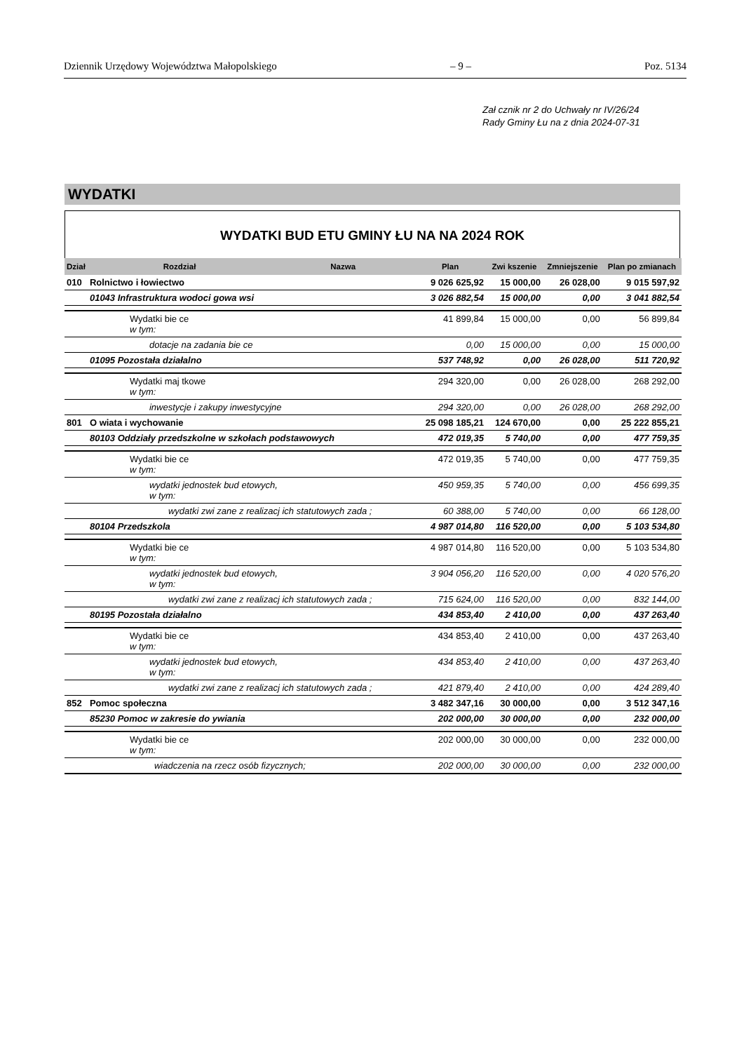Dziennik Urzędowy Województwa Małopolskiego – 9 – Poz. 5134
Zał cznik nr 2 do Uchwały nr IV/26/24
Rady Gminy Łu na z dnia 2024-07-31
WYDATKI
WYDATKI BUD ETU GMINY ŁU NA NA 2024 ROK
| Dział | Rozdział | Nazwa | Plan | Zwi kszenie | Zmniejszenie | Plan po zmianach |
| --- | --- | --- | --- | --- | --- | --- |
| 010 | Rolnictwo i łowiectwo | | 9 026 625,92 | 15 000,00 | 26 028,00 | 9 015 597,92 |
| | 01043 Infrastruktura wodoci gowa wsi | | 3 026 882,54 | 15 000,00 | 0,00 | 3 041 882,54 |
| | Wydatki bie ce w tym: | | 41 899,84 | 15 000,00 | 0,00 | 56 899,84 |
| | dotacje na zadania bie ce | | 0,00 | 15 000,00 | 0,00 | 15 000,00 |
| | 01095 Pozostała działalno | | 537 748,92 | 0,00 | 26 028,00 | 511 720,92 |
| | Wydatki maj tkowe w tym: | | 294 320,00 | 0,00 | 26 028,00 | 268 292,00 |
| | inwestycje i zakupy inwestycyjne | | 294 320,00 | 0,00 | 26 028,00 | 268 292,00 |
| 801 | O wiata i wychowanie | | 25 098 185,21 | 124 670,00 | 0,00 | 25 222 855,21 |
| | 80103 Oddziały przedszkolne w szkołach podstawowych | | 472 019,35 | 5 740,00 | 0,00 | 477 759,35 |
| | Wydatki bie ce w tym: | | 472 019,35 | 5 740,00 | 0,00 | 477 759,35 |
| | wydatki jednostek bud etowych, w tym: | | 450 959,35 | 5 740,00 | 0,00 | 456 699,35 |
| | wydatki zwi zane z realizacj ich statutowych zada ; | | 60 388,00 | 5 740,00 | 0,00 | 66 128,00 |
| | 80104 Przedszkola | | 4 987 014,80 | 116 520,00 | 0,00 | 5 103 534,80 |
| | Wydatki bie ce w tym: | | 4 987 014,80 | 116 520,00 | 0,00 | 5 103 534,80 |
| | wydatki jednostek bud etowych, w tym: | | 3 904 056,20 | 116 520,00 | 0,00 | 4 020 576,20 |
| | wydatki zwi zane z realizacj ich statutowych zada ; | | 715 624,00 | 116 520,00 | 0,00 | 832 144,00 |
| | 80195 Pozostała działalno | | 434 853,40 | 2 410,00 | 0,00 | 437 263,40 |
| | Wydatki bie ce w tym: | | 434 853,40 | 2 410,00 | 0,00 | 437 263,40 |
| | wydatki jednostek bud etowych, w tym: | | 434 853,40 | 2 410,00 | 0,00 | 437 263,40 |
| | wydatki zwi zane z realizacj ich statutowych zada ; | | 421 879,40 | 2 410,00 | 0,00 | 424 289,40 |
| 852 | Pomoc społeczna | | 3 482 347,16 | 30 000,00 | 0,00 | 3 512 347,16 |
| | 85230 Pomoc w zakresie do ywiania | | 202 000,00 | 30 000,00 | 0,00 | 232 000,00 |
| | Wydatki bie ce w tym: | | 202 000,00 | 30 000,00 | 0,00 | 232 000,00 |
| | wiadczenia na rzecz osób fizycznych; | | 202 000,00 | 30 000,00 | 0,00 | 232 000,00 |